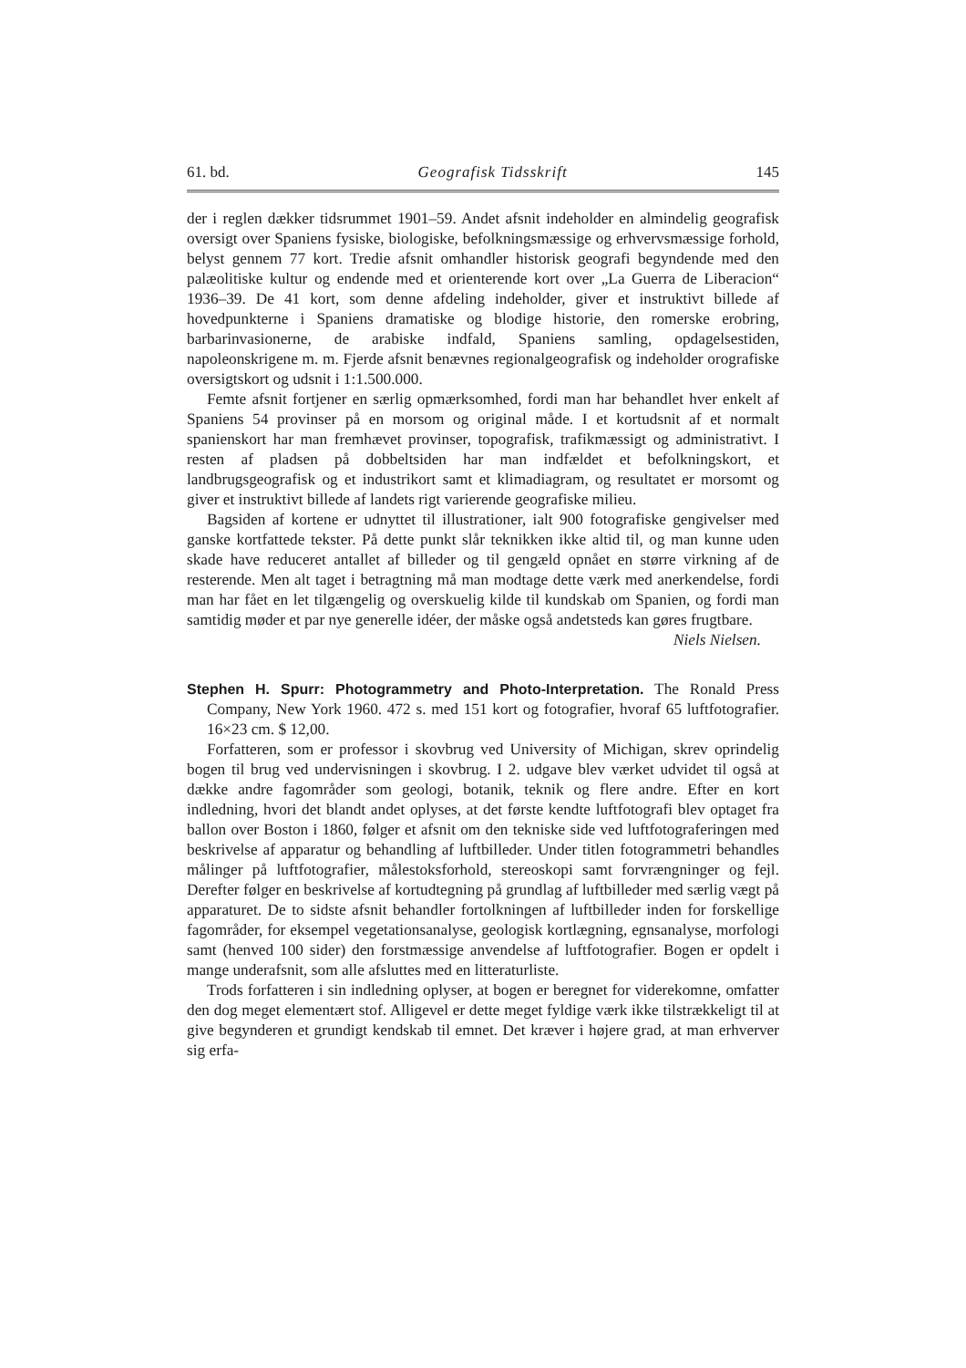61. bd. Geografisk Tidsskrift 145
der i reglen dækker tidsrummet 1901–59. Andet afsnit indeholder en almindelig geografisk oversigt over Spaniens fysiske, biologiske, befolkningsmæssige og erhvervsmæssige forhold, belyst gennem 77 kort. Tredie afsnit omhandler historisk geografi begyndende med den palæolitiske kultur og endende med et orienterende kort over „La Guerra de Liberacion“ 1936–39. De 41 kort, som denne afdeling indeholder, giver et instruktivt billede af hovedpunkterne i Spaniens dramatiske og blodige historie, den romerske erobring, barbarinvasionerne, de arabiske indfald, Spaniens samling, opdagelsestiden, napoleonskrigene m. m. Fjerde afsnit benævnes regionalgeografisk og indeholder orografiske oversigtskort og udsnit i 1:1.500.000.
Femte afsnit fortjener en særlig opmærksomhed, fordi man har behandlet hver enkelt af Spaniens 54 provinser på en morsom og original måde. I et kortudsnit af et normalt spanienskort har man fremhævet provinser, topografisk, trafikmæssigt og administrativt. I resten af pladsen på dobbeltsiden har man indfældet et befolkningskort, et landbrugsgeografisk og et industrikort samt et klimadiagram, og resultatet er morsomt og giver et instruktivt billede af landets rigt varierende geografiske milieu.
Bagsiden af kortene er udnyttet til illustrationer, ialt 900 fotografiske gengivelser med ganske kortfattede tekster. På dette punkt slår teknikken ikke altid til, og man kunne uden skade have reduceret antallet af billeder og til gengæld opnået en større virkning af de resterende. Men alt taget i betragtning må man modtage dette værk med anerkendelse, fordi man har fået en let tilgængelig og overskuelig kilde til kundskab om Spanien, og fordi man samtidig møder et par nye generelle idéer, der måske også andetsteds kan gøres frugtbare.
Niels Nielsen.
Stephen H. Spurr: Photogrammetry and Photo-Interpretation. The Ronald Press Company, New York 1960. 472 s. med 151 kort og fotografier, hvoraf 65 luftfotografier. 16×23 cm. $ 12,00.
Forfatteren, som er professor i skovbrug ved University of Michigan, skrev oprindelig bogen til brug ved undervisningen i skovbrug. I 2. udgave blev værket udvidet til også at dække andre fagområder som geologi, botanik, teknik og flere andre. Efter en kort indledning, hvori det blandt andet oplyses, at det første kendte luftfotografi blev optaget fra ballon over Boston i 1860, følger et afsnit om den tekniske side ved luftfotograferingen med beskrivelse af apparatur og behandling af luftbilleder. Under titlen fotogrammetri behandles målinger på luftfotografier, målestoksforhold, stereoskopi samt forvrængninger og fejl. Derefter følger en beskrivelse af kortudtegning på grundlag af luftbilleder med særlig vægt på apparaturet. De to sidste afsnit behandler fortolkningen af luftbilleder inden for forskellige fagområder, for eksempel vegetationsanalyse, geologisk kortlægning, egnsanalyse, morfologi samt (henved 100 sider) den forstmæssige anvendelse af luftfotografier. Bogen er opdelt i mange underafsnit, som alle afsluttes med en litteraturliste.
Trods forfatteren i sin indledning oplyser, at bogen er beregnet for viderekomne, omfatter den dog meget elementært stof. Alligevel er dette meget fyldige værk ikke tilstrækkeligt til at give begynderen et grundigt kendskab til emnet. Det kræver i højere grad, at man erhverver sig erfa-